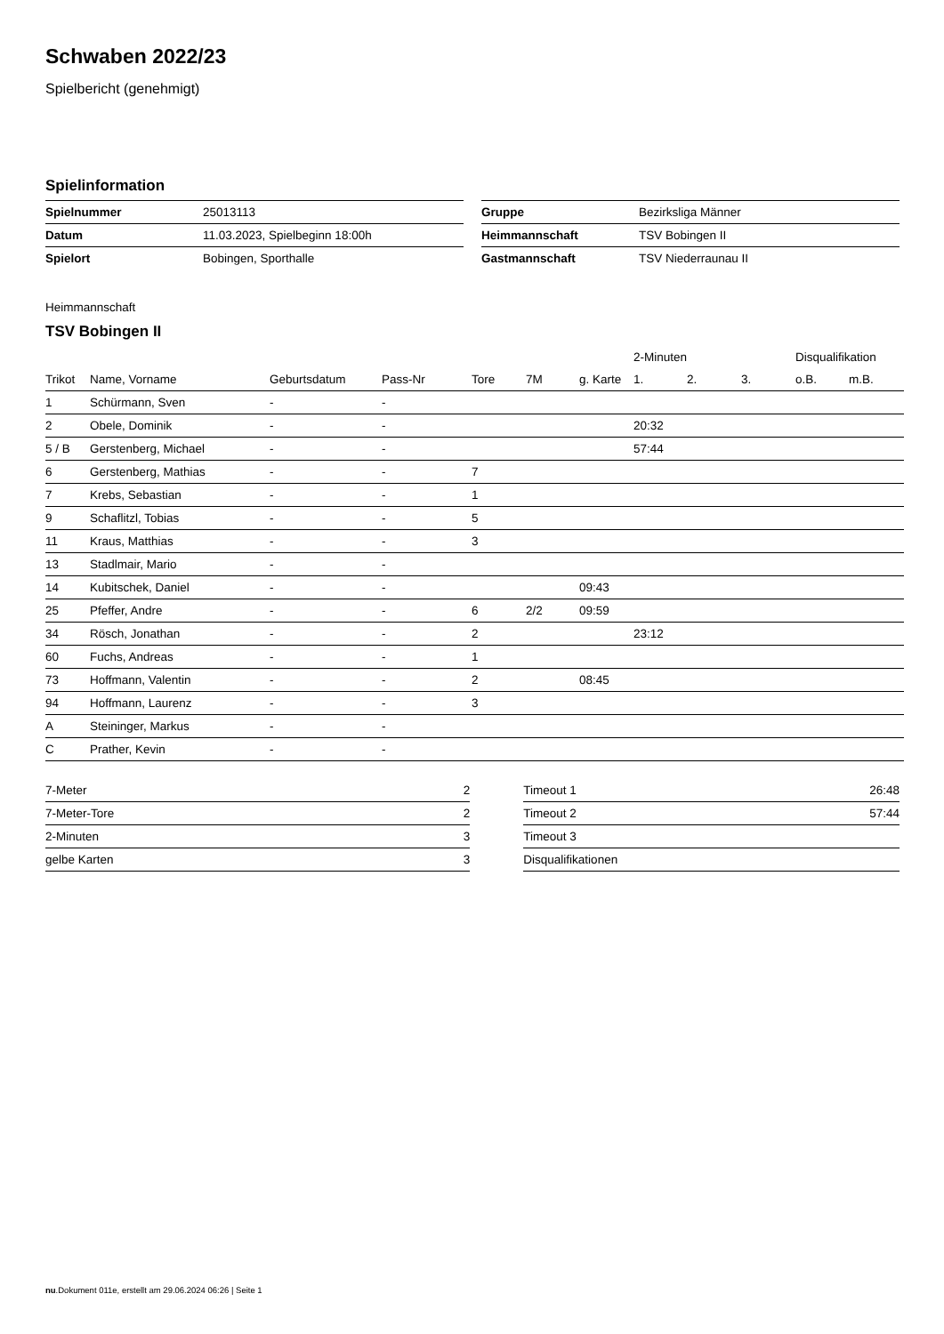Schwaben 2022/23
Spielbericht (genehmigt)
Spielinformation
| Spielnummer | 25013113 |
| Datum | 11.03.2023, Spielbeginn 18:00h |
| Spielort | Bobingen, Sporthalle |
| Gruppe | Bezirksliga Männer |
| Heimmannschaft | TSV Bobingen II |
| Gastmannschaft | TSV Niederraunau II |
Heimmannschaft
TSV Bobingen II
| | | | | | | | 2-Minuten | | | Disqualifikation | |
| --- | --- | --- | --- | --- | --- | --- | --- | --- | --- | --- | --- |
| Trikot | Name, Vorname | Geburtsdatum | Pass-Nr | Tore | 7M | g. Karte | 1. | 2. | 3. | o.B. | m.B. |
| 1 | Schürmann, Sven | - | - | | | | | | | | |
| 2 | Obele, Dominik | - | - | | | | 20:32 | | | | |
| 5 / B | Gerstenberg, Michael | - | - | | | | 57:44 | | | | |
| 6 | Gerstenberg, Mathias | - | - | 7 | | | | | | | |
| 7 | Krebs, Sebastian | - | - | 1 | | | | | | | |
| 9 | Schaflitzl, Tobias | - | - | 5 | | | | | | | |
| 11 | Kraus, Matthias | - | - | 3 | | | | | | | |
| 13 | Stadlmair, Mario | - | - | | | | | | | | |
| 14 | Kubitschek, Daniel | - | - | | | 09:43 | | | | | |
| 25 | Pfeffer, Andre | - | - | 6 | 2/2 | 09:59 | | | | | |
| 34 | Rösch, Jonathan | - | - | 2 | | | 23:12 | | | | |
| 60 | Fuchs, Andreas | - | - | 1 | | | | | | | |
| 73 | Hoffmann, Valentin | - | - | 2 | | 08:45 | | | | | |
| 94 | Hoffmann, Laurenz | - | - | 3 | | | | | | | |
| A | Steininger, Markus | - | - | | | | | | | | |
| C | Prather, Kevin | - | - | | | | | | | | |
| 7-Meter | 2 |
| 7-Meter-Tore | 2 |
| 2-Minuten | 3 |
| gelbe Karten | 3 |
| Timeout 1 | 26:48 |
| Timeout 2 | 57:44 |
| Timeout 3 | |
| Disqualifikationen | |
nu.Dokument 011e, erstellt am 29.06.2024 06:26 | Seite 1